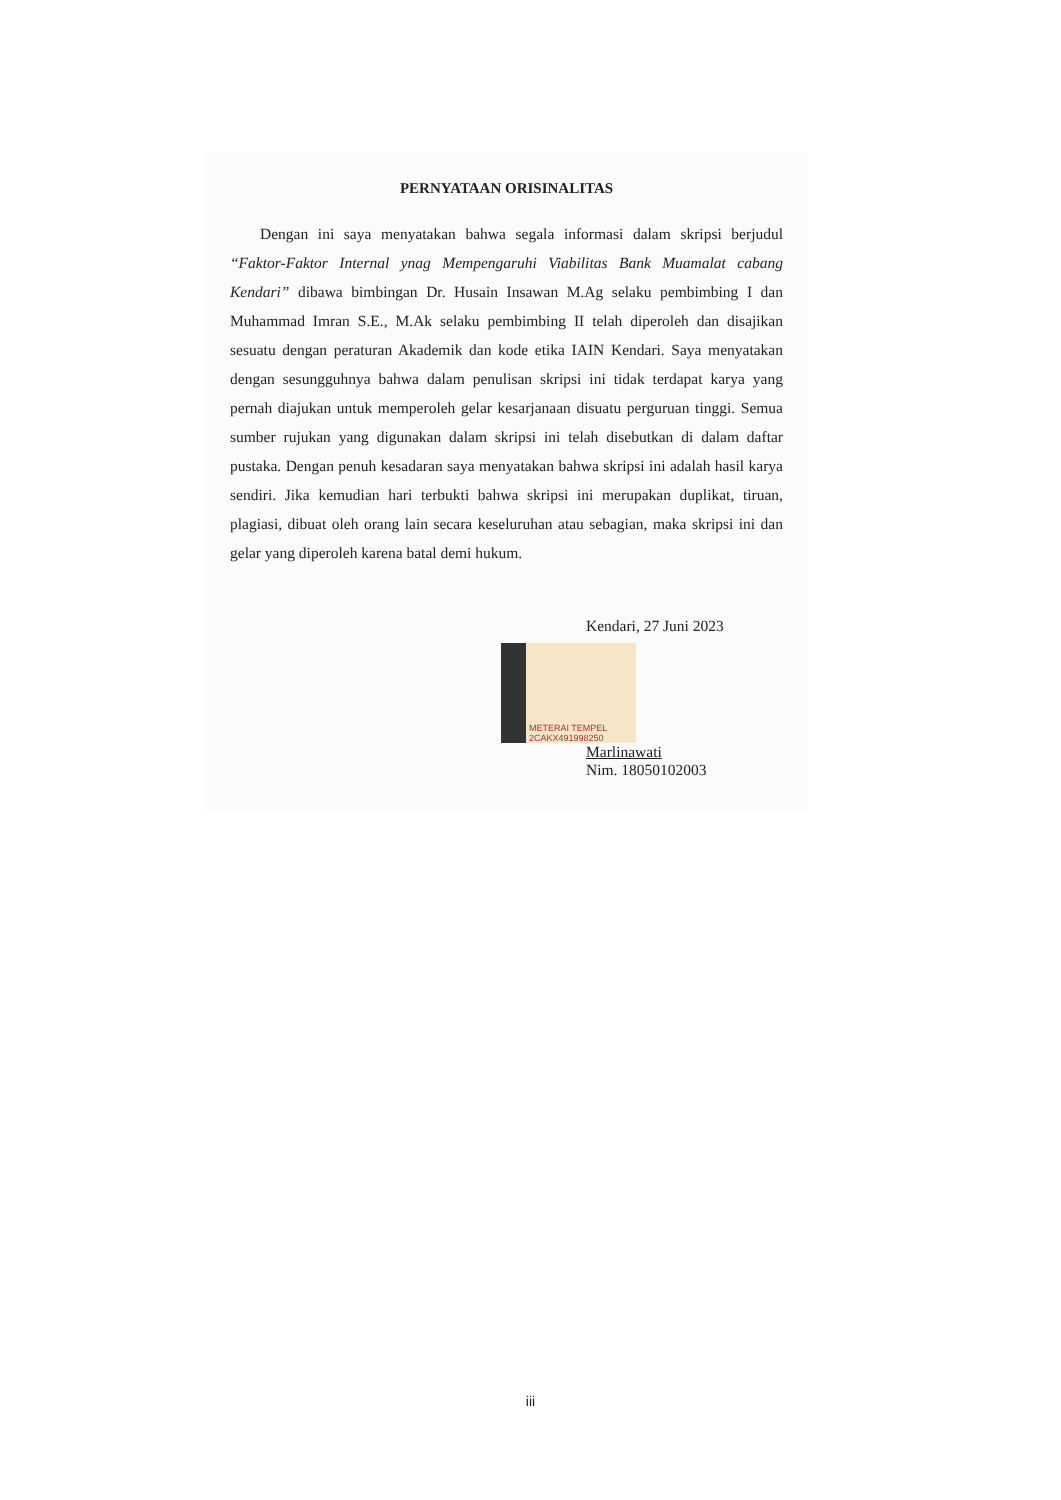PERNYATAAN ORISINALITAS
Dengan ini saya menyatakan bahwa segala informasi dalam skripsi berjudul “Faktor-Faktor Internal ynag Mempengaruhi Viabilitas Bank Muamalat cabang Kendari” dibawa bimbingan Dr. Husain Insawan M.Ag selaku pembimbing I dan Muhammad Imran S.E., M.Ak selaku pembimbing II telah diperoleh dan disajikan sesuatu dengan peraturan Akademik dan kode etika IAIN Kendari. Saya menyatakan dengan sesungguhnya bahwa dalam penulisan skripsi ini tidak terdapat karya yang pernah diajukan untuk memperoleh gelar kesarjanaan disuatu perguruan tinggi. Semua sumber rujukan yang digunakan dalam skripsi ini telah disebutkan di dalam daftar pustaka. Dengan penuh kesadaran saya menyatakan bahwa skripsi ini adalah hasil karya sendiri. Jika kemudian hari terbukti bahwa skripsi ini merupakan duplikat, tiruan, plagiasi, dibuat oleh orang lain secara keseluruhan atau sebagian, maka skripsi ini dan gelar yang diperoleh karena batal demi hukum.
Kendari, 27 Juni 2023
METERAI TEMPEL 2CAKX491998250
Marlinawati
Nim. 18050102003
iii